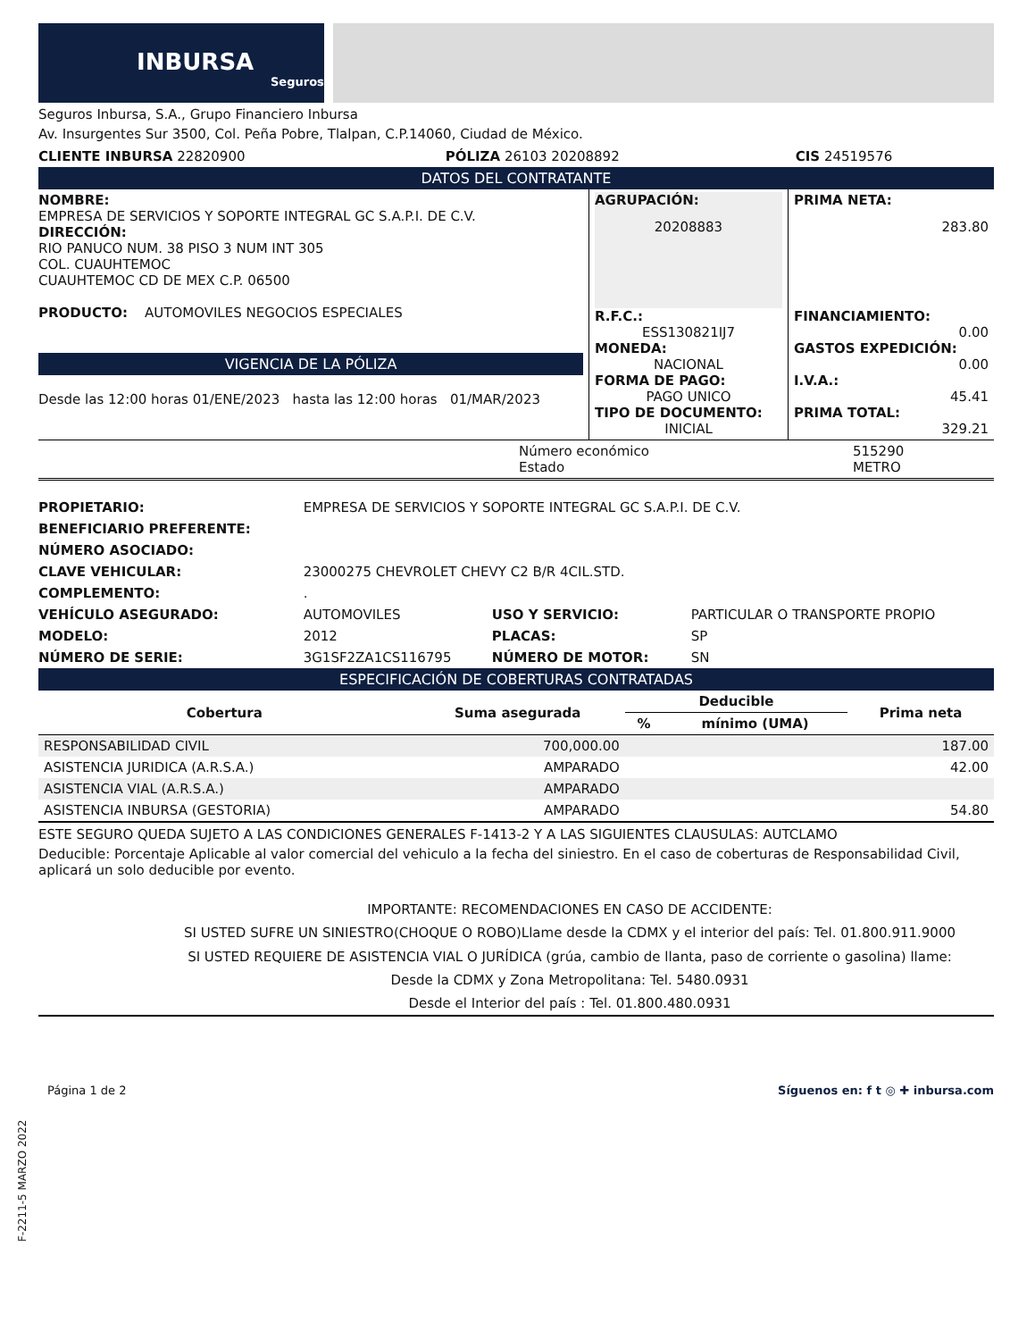INBURSA
Seguros
Seguros Inbursa, S.A., Grupo Financiero Inbursa
Av. Insurgentes Sur 3500, Col. Peña Pobre, Tlalpan, C.P.14060, Ciudad de México.
| CLIENTE INBURSA 22820900 | PÓLIZA 26103 20208892 | CIS 24519576 |
DATOS DEL CONTRATANTE
| NOMBRE: EMPRESA DE SERVICIOS Y SOPORTE INTEGRAL GC S.A.P.I. DE C.V. DIRECCIÓN: RIO PANUCO NUM. 38 PISO 3 NUM INT 305 COL. CUAUHTEMOC CUAUHTEMOC CD DE MEX C.P. 06500 PRODUCTO: AUTOMOVILES NEGOCIOS ESPECIALES VIGENCIA DE LA PÓLIZA Desde las 12:00 horas 01/ENE/2023 hasta las 12:00 horas 01/MAR/2023 | AGRUPACIÓN: 20208883 R.F.C.: ESS130821IJ7 MONEDA: NACIONAL FORMA DE PAGO: PAGO UNICO TIPO DE DOCUMENTO: INICIAL | PRIMA NETA: 283.80 FINANCIAMIENTO: 0.00 GASTOS EXPEDICIÓN: 0.00 I.V.A.: 45.41 PRIMA TOTAL: 329.21 |
| | Número económico Estado | 515290 METRO |
| PROPIETARIO: | EMPRESA DE SERVICIOS Y SOPORTE INTEGRAL GC S.A.P.I. DE C.V. | | |
| BENEFICIARIO PREFERENTE: | | | |
| NÚMERO ASOCIADO: | | | |
| CLAVE VEHICULAR: | 23000275 CHEVROLET CHEVY C2 B/R 4CIL.STD. | | |
| COMPLEMENTO: | . | | |
| VEHÍCULO ASEGURADO: | AUTOMOVILES | USO Y SERVICIO: | PARTICULAR O TRANSPORTE PROPIO |
| MODELO: | 2012 | PLACAS: | SP |
| NÚMERO DE SERIE: | 3G1SF2ZA1CS116795 | NÚMERO DE MOTOR: | SN |
ESPECIFICACIÓN DE COBERTURAS CONTRATADAS
| Cobertura | Suma asegurada | Deducible | | Prima neta |
| --- | --- | --- | --- | --- |
| | | % | mínimo (UMA) | |
| RESPONSABILIDAD CIVIL | 700,000.00 | | | 187.00 |
| ASISTENCIA JURIDICA (A.R.S.A.) | AMPARADO | | | 42.00 |
| ASISTENCIA VIAL (A.R.S.A.) | AMPARADO | | | |
| ASISTENCIA INBURSA (GESTORIA) | AMPARADO | | | 54.80 |
ESTE SEGURO QUEDA SUJETO A LAS CONDICIONES GENERALES F-1413-2 Y A LAS SIGUIENTES CLAUSULAS: AUTCLAMO
Deducible: Porcentaje Aplicable al valor comercial del vehiculo a la fecha del siniestro. En el caso de coberturas de Responsabilidad Civil, aplicará un solo deducible por evento.
IMPORTANTE: RECOMENDACIONES EN CASO DE ACCIDENTE:
SI USTED SUFRE UN SINIESTRO(CHOQUE O ROBO)Llame desde la CDMX y el interior del país: Tel. 01.800.911.9000
SI USTED REQUIERE DE ASISTENCIA VIAL O JURÍDICA (grúa, cambio de llanta, paso de corriente o gasolina) llame:
Desde la CDMX y Zona Metropolitana: Tel. 5480.0931
Desde el Interior del país : Tel. 01.800.480.0931
Página 1 de 2 Síguenos en: f t ◎ ✚ inbursa.com
F-2211-5 MARZO 2022